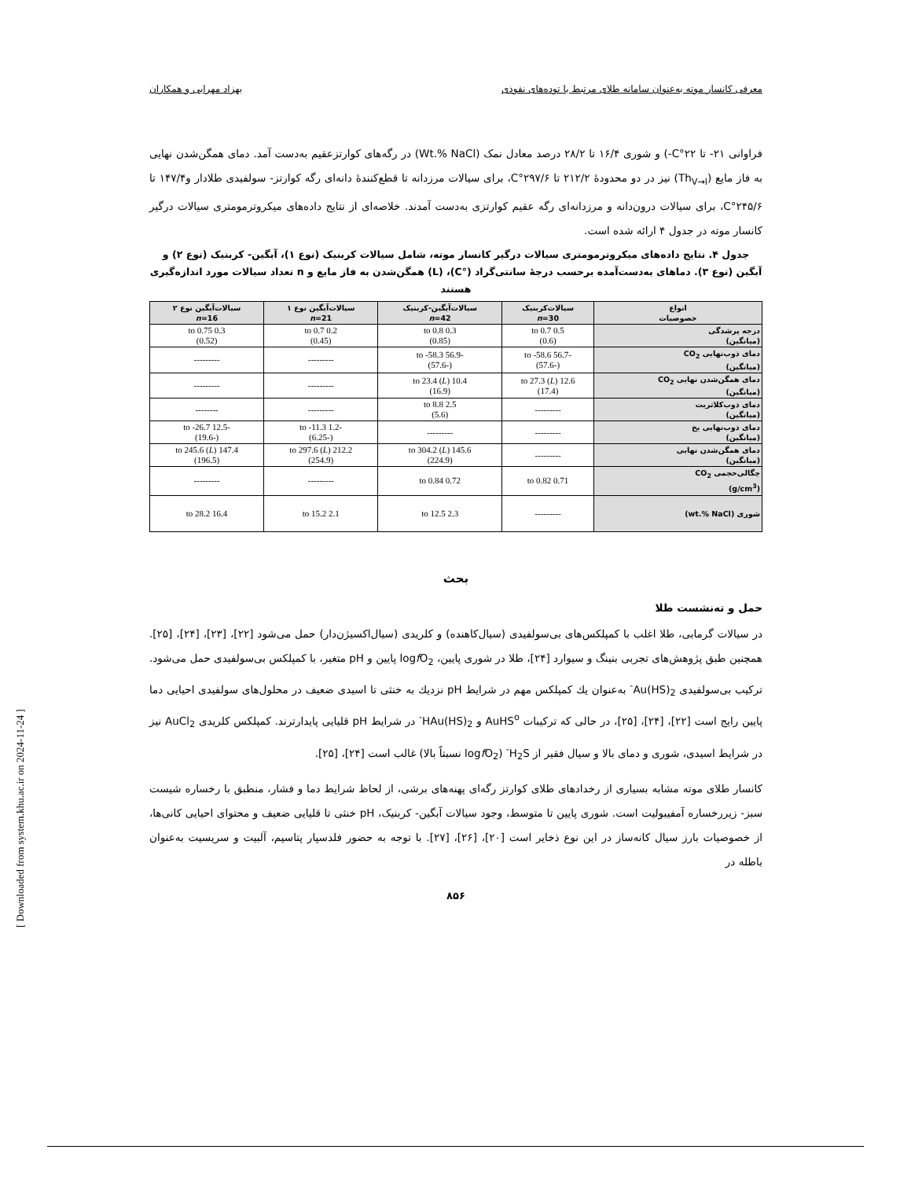معرفی کانسار موته به‌عنوان سامانه طلای مرتبط با توده‌های نفوذی بهزاد مهرابی و همکاران
فراوانی ۲۱- تا ۲۲°C-) و شوری ۱۶/۴ تا ۲۸/۲ درصد معادل نمک (Wt.% NaCl) در رگه‌های کوارتزعقیم به‌دست آمد. دمای همگن‌شدن نهایی به فاز مایع (Th<sub>V→l</sub>) نیز در دو محدودهٔ ۲۱۲/۲ تا ۲۹۷/۶°C، برای سیالات مرزدانه تا قطع‌کنندهٔ دانه‌ای رگه کوارتز- سولفیدی طلادار و۱۴۷/۴ تا ۲۴۵/۶°C، برای سیالات درون‌دانه و مرزدانه‌ای رگه عقیم کوارتزی به‌دست آمدند. خلاصه‌ای از نتایج داده‌های میکروترمومتری سیالات درگیر کانسار موته در جدول ۴ ارائه شده است.
جدول ۴. نتایج داده‌های میکروترمومتری سیالات درگیر کانسار موته، شامل سیالات کربنیک (نوع ۱)، آبگین- کربنیک (نوع ۲) و آبگین (نوع ۳). دماهای به‌دست‌آمده برحسب درجهٔ سانتی‌گراد (°C)، (L) همگن‌شدن به فاز مایع و n تعداد سیالات مورد اندازه‌گیری هستند
| انواع خصوصیات | سیالات‌کربنیک n =30 | سیالات‌آبگین-کربنیک n =42 | سیالات‌آبگین نوع ۱ n =21 | سیالات‌آبگین نوع ۲ n =16 |
| --- | --- | --- | --- | --- |
| درجه پرشدگی (میانگین) | 0.5 to 0.7 (0.6) | 0.3 to 0.8 (0.85) | 0.2 to 0.7 (0.45) | 0.3 to 0.75 (0.52) |
| دمای ذوب‌نهایی CO<sub>2</sub> (میانگین) | -56.7 to -58.6 (-57.6) | -56.9 to -58.3 (-57.6) | --------- | --------- |
| دمای همگن‌شدن نهایی CO<sub>2</sub> (میانگین) | 12.6 to 27.3 ( L ) (17.4) | 10.4 to 23.4 ( L ) (16.9) | --------- | --------- |
| دمای ذوب‌کلاتریت (میانگین) | --------- | 2.5 to 8.8 (5.6) | --------- | -------- |
| دمای ذوب‌نهایی یخ (میانگین) | --------- | --------- | -1.2 to -11.3 (-6.25) | -12.5 to -26.7 (-19.6) |
| دمای همگن‌شدن نهایی (میانگین) | --------- | 145.6 to 304.2 ( L ) (224.9) | 212.2 to 297.6 ( L ) (254.9) | 147.4 to 245.6 ( L ) (196.5) |
| چگالی‌حجمی CO<sub>2</sub> (g/cm<sup>3</sup>) | 0.71 to 0.82 | 0.72 to 0.84 | --------- | --------- |
| شوری (wt.% NaCl) | --------- | 2.3 to 12.5 | 2.1 to 15.2 | 16.4 to 28.2 |
بحث
حمل و ته‌نشست طلا
در سیالات گرمابی، طلا اغلب با کمپلکس‌های بی‌سولفیدی (سیال‌کاهنده) و کلریدی (سیال‌اکسیژن‌دار) حمل می‌شود [۲۲]، [۲۳]، [۲۴]، [۲۵]. همچنین طبق پژوهش‌های تجربی بنینگ و سیوارد [۲۴]، طلا در شوری پایین، logf O<sub>2</sub> پایین و pH متغیر، با کمپلکس بی‌سولفیدی حمل می‌شود. ترکیب بی‌سولفیدی Au(HS)<sub>2</sub><sup>-</sup> به‌عنوان یك کمپلکس مهم در شرایط pH نزدیك به خنثی تا اسیدی ضعیف در محلول‌های سولفیدی احیایی دما پایین رایج است [۲۲]، [۲۴]، [۲۵]، در حالی که ترکیبات AuHS<sup>o</sup> و HAu(HS)<sub>2</sub><sup>-</sup> در شرایط pH قلیایی پایدارترند. کمپلکس کلریدی AuCl<sub>2</sub> نیز در شرایط اسیدی، شوری و دمای بالا و سیال فقیر از H<sub>2</sub>S<sup>-</sup> (logf O<sub>2</sub> نسبتاً بالا) غالب است [۲۴]، [۲۵].
کانسار طلای موته مشابه بسیاری از رخدادهای طلای کوارتز رگه‌ای پهنه‌های برشی، از لحاظ شرایط دما و فشار، منطبق با رخساره شیست سبز- زیررخساره آمفیبولیت است. شوری پایین تا متوسط، وجود سیالات آبگین- کربنیک، pH خنثی تا قلیایی ضعیف و محتوای احیایی کانی‌ها، از خصوصیات بارز سیال کانه‌ساز در این نوع ذخایر است [۲۰]، [۲۶]، [۲۷]. با توجه به حضور فلدسپار پتاسیم، آلبیت و سریسیت به‌عنوان باطله در
۸۵۶
[ Downloaded from system.khu.ac.ir on 2024-11-24 ]